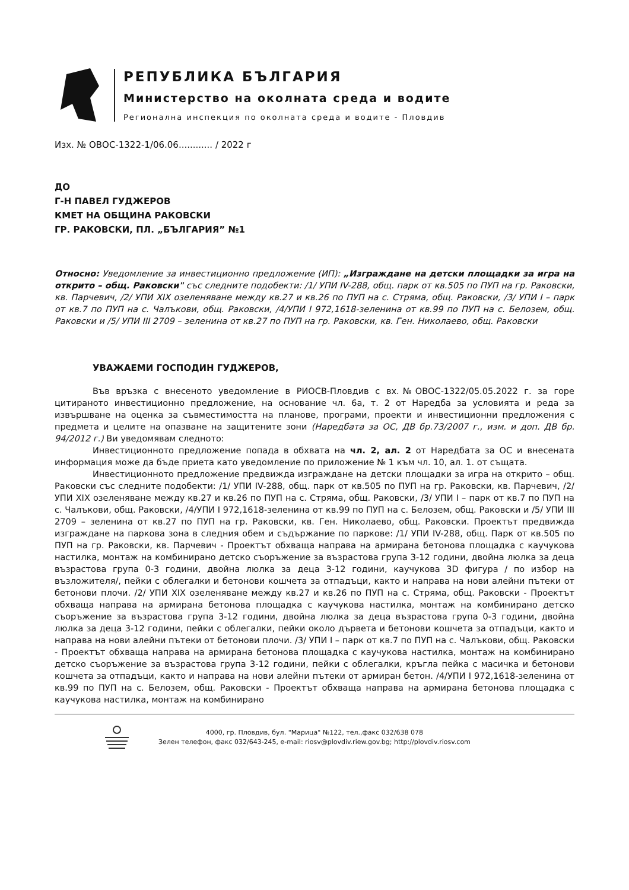РЕПУБЛИКА БЪЛГАРИЯ
Министерство на околната среда и водите
Регионална инспекция по околната среда и водите - Пловдив
Изх. № ОВОС-1322-1/06.06............ / 2022 г
ДО
Г-Н ПАВЕЛ ГУДЖЕРОВ
КМЕТ НА ОБЩИНА РАКОВСКИ
ГР. РАКОВСКИ, ПЛ. „БЪЛГАРИЯ” №1
Относно: Уведомление за инвестиционно предложение (ИП): „Изграждане на детски площадки за игра на открито – общ. Раковски" със следните подобекти: /1/ УПИ IV-288, общ. парк от кв.505 по ПУП на гр. Раковски, кв. Парчевич, /2/ УПИ XIX озеленяване между кв.27 и кв.26 по ПУП на с. Стряма, общ. Раковски, /3/ УПИ I – парк от кв.7 по ПУП на с. Чалъкови, общ. Раковски, /4/УПИ I 972,1618-зеленина от кв.99 по ПУП на с. Белозем, общ. Раковски и /5/ УПИ III 2709 – зеленина от кв.27 по ПУП на гр. Раковски, кв. Ген. Николаево, общ. Раковски
УВАЖАЕМИ ГОСПОДИН ГУДЖЕРОВ,
Във връзка с внесеното уведомление в РИОСВ-Пловдив с вх.№ОВОС-1322/05.05.2022 г. за горе цитираното инвестиционно предложение, на основание чл. 6а, т. 2 от Наредба за условията и реда за извършване на оценка за съвместимостта на планове, програми, проекти и инвестиционни предложения с предмета и целите на опазване на защитените зони (Наредбата за ОС, ДВ бр.73/2007 г., изм. и доп. ДВ бр. 94/2012 г.) Ви уведомявам следното:
Инвестиционното предложение попада в обхвата на чл. 2, ал. 2 от Наредбата за ОС и внесената информация може да бъде приета като уведомление по приложение № 1 към чл. 10, ал. 1. от същата.
Инвестиционното предложение предвижда изграждане на детски площадки за игра на открито – общ. Раковски със следните подобекти: /1/ УПИ IV-288, общ. парк от кв.505 по ПУП на гр. Раковски, кв. Парчевич, /2/ УПИ XIX озеленяване между кв.27 и кв.26 по ПУП на с. Стряма, общ. Раковски, /3/ УПИ I – парк от кв.7 по ПУП на с. Чалъкови, общ. Раковски, /4/УПИ I 972,1618-зеленина от кв.99 по ПУП на с. Белозем, общ. Раковски и /5/ УПИ III 2709 – зеленина от кв.27 по ПУП на гр. Раковски, кв. Ген. Николаево, общ. Раковски. Проектът предвижда изграждане на паркова зона в следния обем и съдържание по паркове: /1/ УПИ IV-288, общ. Парк от кв.505 по ПУП на гр. Раковски, кв. Парчевич - Проектът обхваща направа на армирана бетонова площадка с каучукова настилка, монтаж на комбинирано детско съоръжение за възрастова група 3-12 години, двойна люлка за деца възрастова група 0-3 години, двойна люлка за деца 3-12 години, каучукова 3D фигура / по избор на възложителя/, пейки с облегалки и бетонови кошчета за отпадъци, както и направа на нови алейни пътеки от бетонови плочи. /2/ УПИ XIX озеленяване между кв.27 и кв.26 по ПУП на с. Стряма, общ. Раковски - Проектът обхваща направа на армирана бетонова площадка с каучукова настилка, монтаж на комбинирано детско съоръжение за възрастова група 3-12 години, двойна люлка за деца възрастова група 0-3 години, двойна люлка за деца 3-12 години, пейки с облегалки, пейки около дървета и бетонови кошчета за отпадъци, както и направа на нови алейни пътеки от бетонови плочи. /3/ УПИ I – парк от кв.7 по ПУП на с. Чалъкови, общ. Раковски - Проектът обхваща направа на армирана бетонова площадка с каучукова настилка, монтаж на комбинирано детско съоръжение за възрастова група 3-12 години, пейки с облегалки, кръгла пейка с масичка и бетонови кошчета за отпадъци, както и направа на нови алейни пътеки от армиран бетон. /4/УПИ I 972,1618-зеленина от кв.99 по ПУП на с. Белозем, общ. Раковски - Проектът обхваща направа на армирана бетонова площадка с каучукова настилка, монтаж на комбинирано
4000, гр. Пловдив, бул. "Марица" №122, тел.,факс 032/638 078
Зелен телефон, факс 032/643-245, e-mail: riosv@plovdiv.riew.gov.bg; http://plovdiv.riosv.com